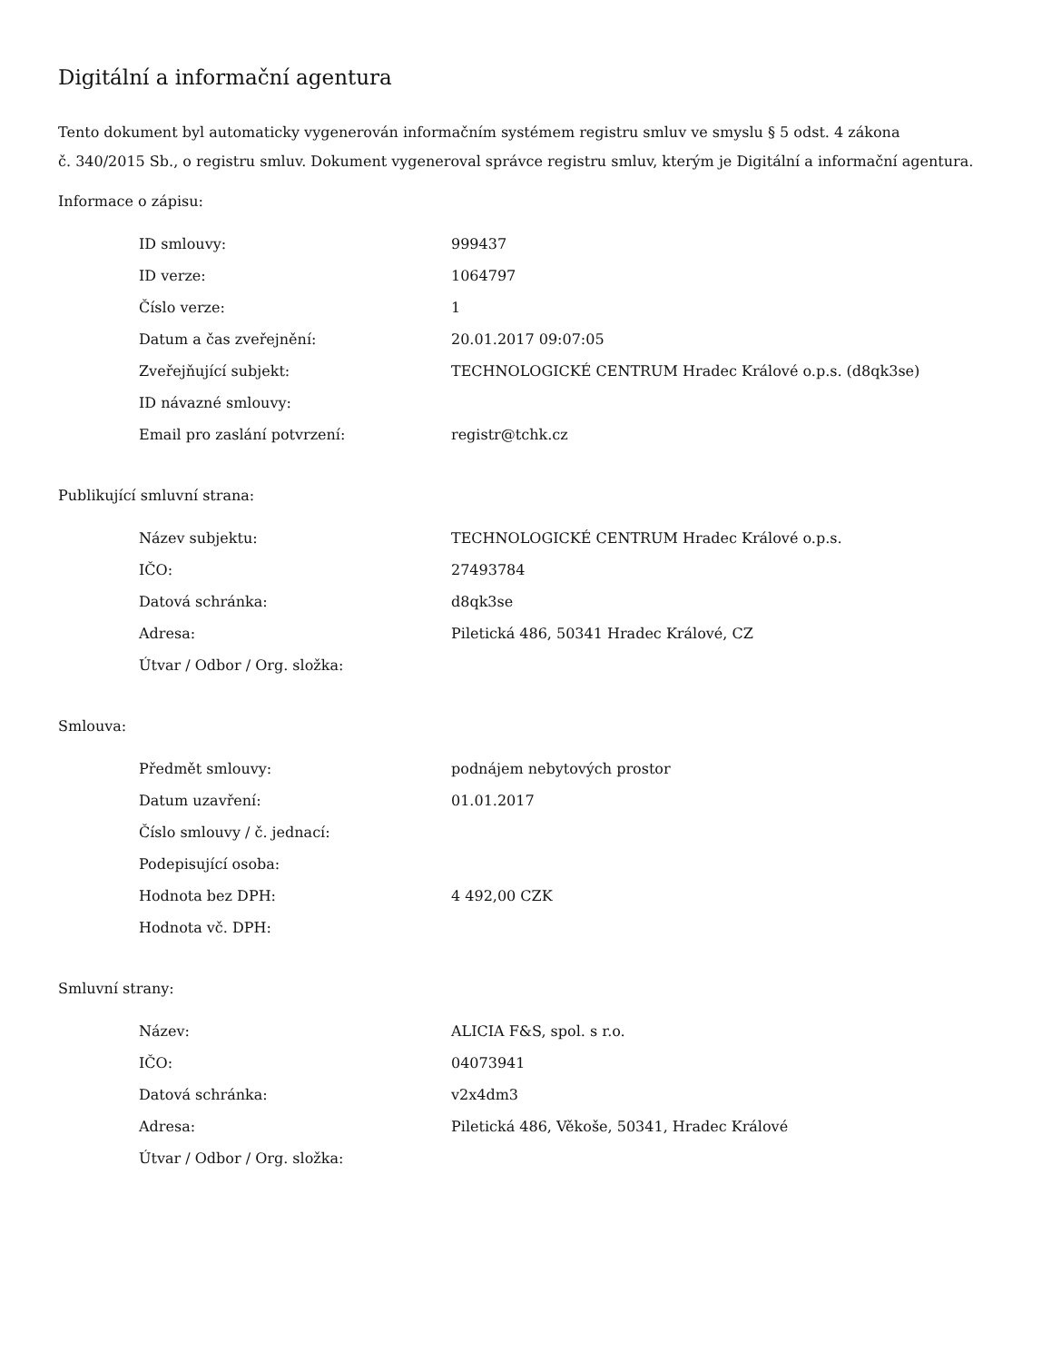Digitální a informační agentura
Tento dokument byl automaticky vygenerován informačním systémem registru smluv ve smyslu § 5 odst. 4 zákona
č. 340/2015 Sb., o registru smluv. Dokument vygeneroval správce registru smluv, kterým je Digitální a informační agentura.
Informace o zápisu:
| ID smlouvy: | 999437 |
| ID verze: | 1064797 |
| Číslo verze: | 1 |
| Datum a čas zveřejnění: | 20.01.2017 09:07:05 |
| Zveřejňující subjekt: | TECHNOLOGICKÉ CENTRUM Hradec Králové o.p.s. (d8qk3se) |
| ID návazné smlouvy: | |
| Email pro zaslání potvrzení: | registr@tchk.cz |
Publikující smluvní strana:
| Název subjektu: | TECHNOLOGICKÉ CENTRUM Hradec Králové o.p.s. |
| IČO: | 27493784 |
| Datová schránka: | d8qk3se |
| Adresa: | Piletická 486, 50341 Hradec Králové, CZ |
| Útvar / Odbor / Org. složka: | |
Smlouva:
| Předmět smlouvy: | podnájem nebytových prostor |
| Datum uzavření: | 01.01.2017 |
| Číslo smlouvy / č. jednací: | |
| Podepisující osoba: | |
| Hodnota bez DPH: | 4 492,00 CZK |
| Hodnota vč. DPH: | |
Smluvní strany:
| Název: | ALICIA F&S, spol. s r.o. |
| IČO: | 04073941 |
| Datová schránka: | v2x4dm3 |
| Adresa: | Piletická 486, Věkoše, 50341, Hradec Králové |
| Útvar / Odbor / Org. složka: | |